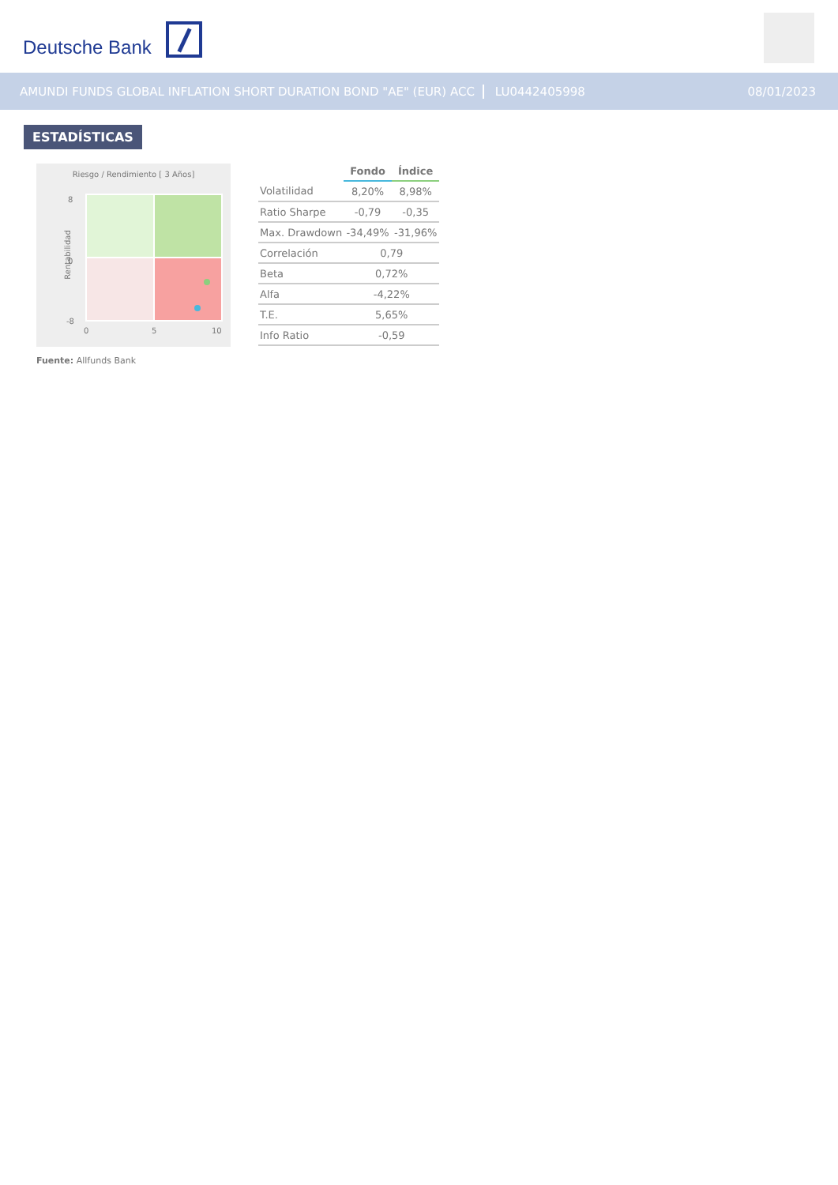Deutsche Bank
AMUNDI FUNDS GLOBAL INFLATION SHORT DURATION BOND "AE" (EUR) ACC LU0442405998 08/01/2023
ESTADÍSTICAS
Riesgo / Rendimiento [ 3 Años]
8
0
-8
Rentabilidad
0 5 10
Fuente: Allfunds Bank
| | Fondo | Índice |
| --- | --- | --- |
| Volatilidad | 8,20% | 8,98% |
| Ratio Sharpe | -0,79 | -0,35 |
| Max. Drawdown | -34,49% | -31,96% |
| Correlación | 0,79 | |
| Beta | 0,72% | |
| Alfa | -4,22% | |
| T.E. | 5,65% | |
| Info Ratio | -0,59 | |